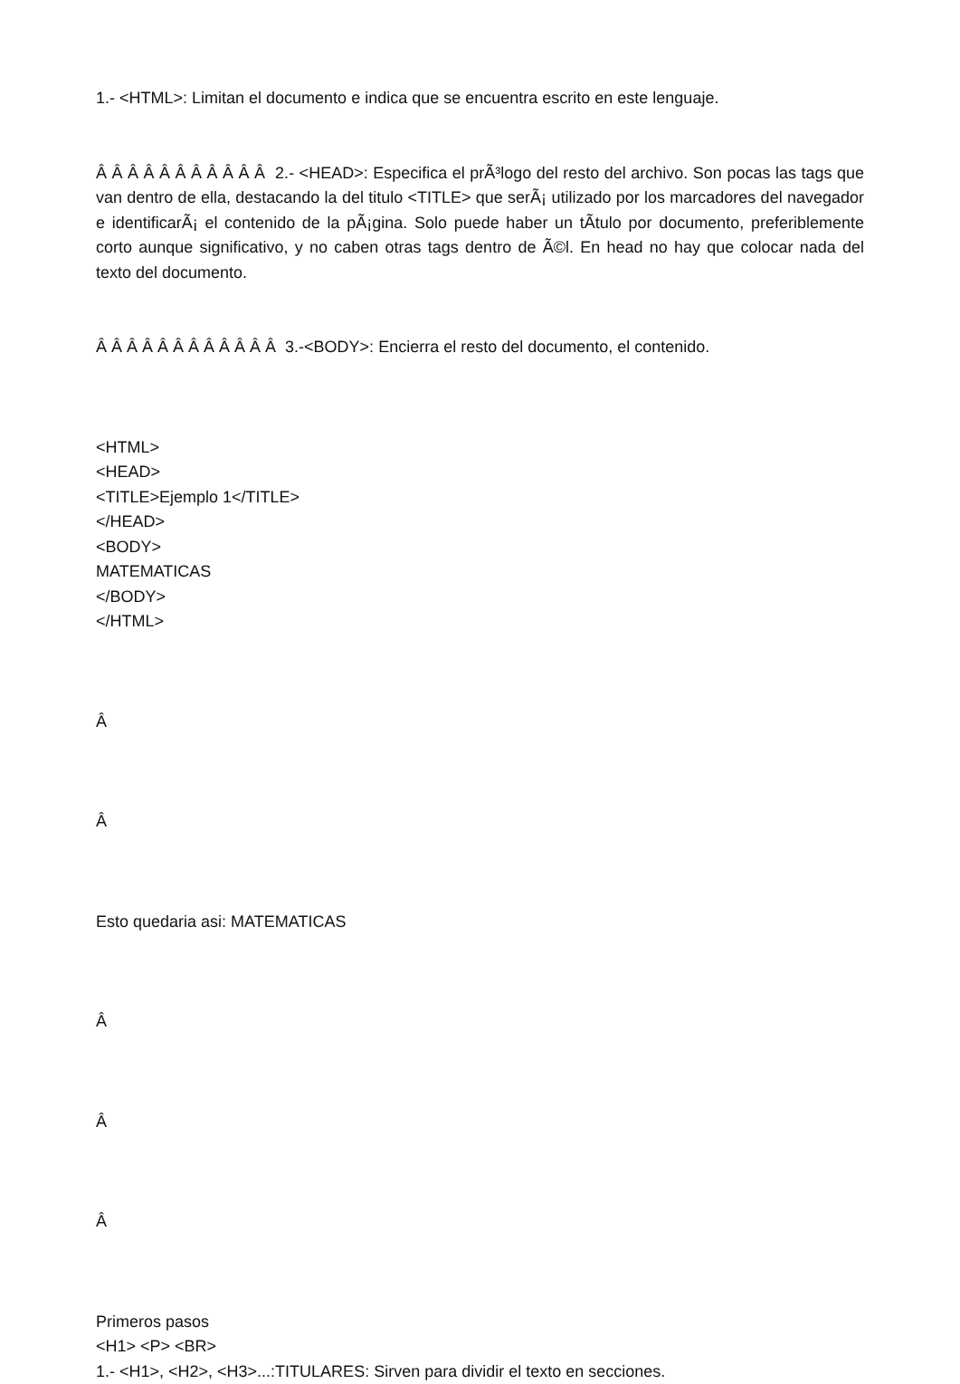1.- <HTML>: Limitan el documento e indica que se encuentra escrito en este lenguaje.
Â Â Â Â Â Â Â Â Â Â Â 2.- <HEAD>: Especifica el prÃ³logo del resto del archivo. Son pocas las tags que van dentro de ella, destacando la del titulo <TITLE> que serÃ¡ utilizado por los marcadores del navegador e identificarÃ¡ el contenido de la pÃ¡gina. Solo puede haber un tÃ­tulo por documento, preferiblemente corto aunque significativo, y no caben otras tags dentro de Ã©l. En head no hay que colocar nada del texto del documento.
Â Â Â Â Â Â Â Â Â Â Â Â 3.-<BODY>: Encierra el resto del documento, el contenido.
<HTML>
<HEAD>
<TITLE>Ejemplo 1</TITLE>
</HEAD>
<BODY>
MATEMATICAS
</BODY>
</HTML>
Â
Â
Esto quedaria asi: MATEMATICAS
Â
Â
Â
Primeros pasos
<H1> <P> <BR>
1.- <H1>, <H2>, <H3>...:TITULARES: Sirven para dividir el texto en secciones.